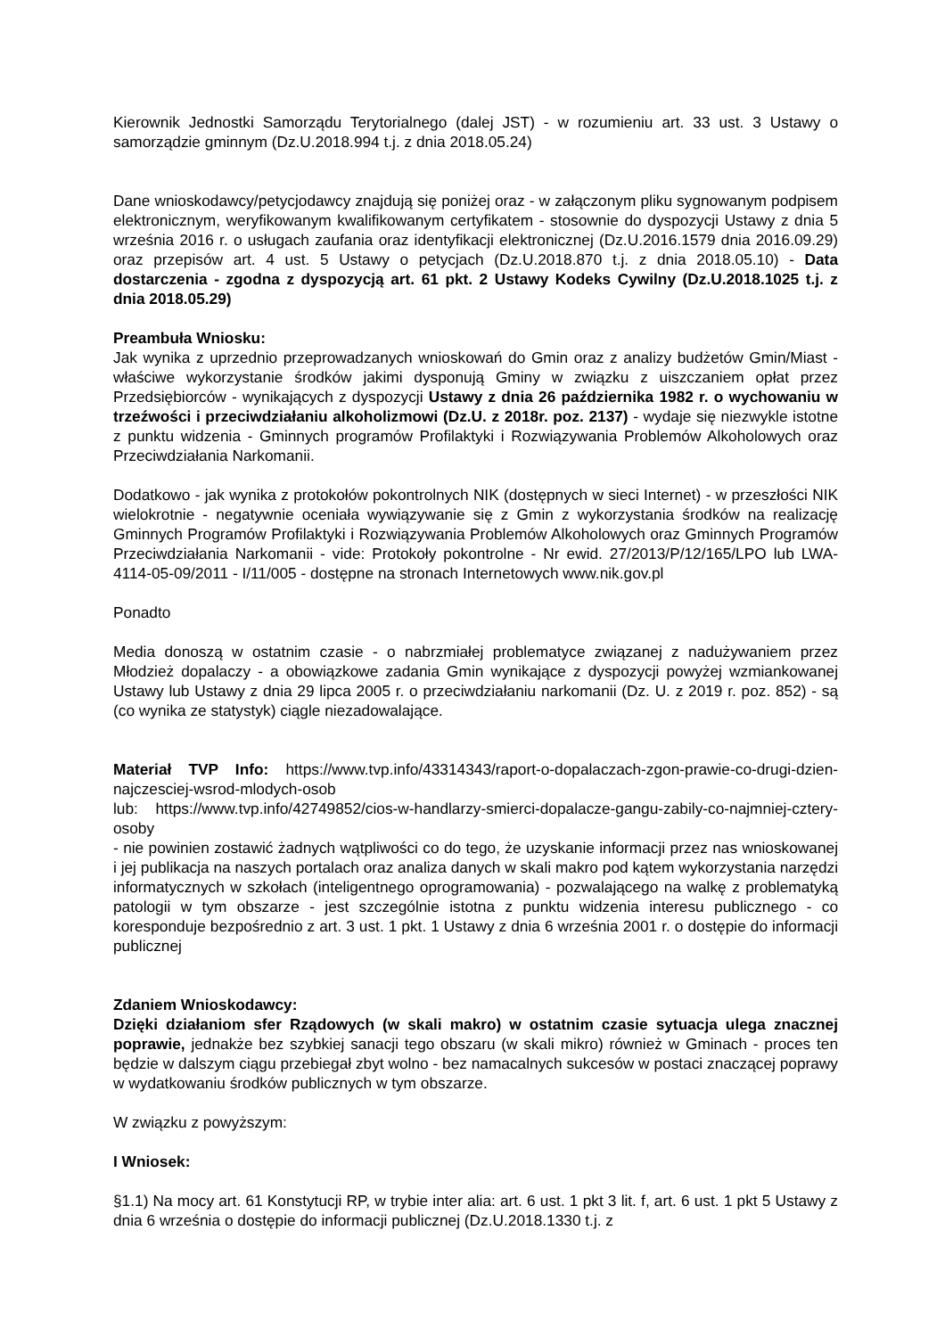Kierownik Jednostki Samorządu Terytorialnego (dalej JST) - w rozumieniu art. 33 ust. 3 Ustawy o samorządzie gminnym (Dz.U.2018.994 t.j. z dnia 2018.05.24)
Dane wnioskodawcy/petycjodawcy znajdują się poniżej oraz - w załączonym pliku sygnowanym podpisem elektronicznym, weryfikowanym kwalifikowanym certyfikatem - stosownie do dyspozycji Ustawy z dnia 5 września 2016 r. o usługach zaufania oraz identyfikacji elektronicznej (Dz.U.2016.1579 dnia 2016.09.29) oraz przepisów art. 4 ust. 5 Ustawy o petycjach (Dz.U.2018.870 t.j. z dnia 2018.05.10) - Data dostarczenia - zgodna z dyspozycją art. 61 pkt. 2 Ustawy Kodeks Cywilny (Dz.U.2018.1025 t.j. z dnia 2018.05.29)
Preambuła Wniosku:
Jak wynika z uprzednio przeprowadzanych wnioskowań do Gmin oraz z analizy budżetów Gmin/Miast - właściwe wykorzystanie środków jakimi dysponują Gminy w związku z uiszczaniem opłat przez Przedsiębiorców - wynikających z dyspozycji Ustawy z dnia 26 października 1982 r. o wychowaniu w trzeźwości i przeciwdziałaniu alkoholizmowi (Dz.U. z 2018r. poz. 2137) - wydaje się niezwykle istotne z punktu widzenia - Gminnych programów Profilaktyki i Rozwiązywania Problemów Alkoholowych oraz Przeciwdziałania Narkomanii.
Dodatkowo - jak wynika z protokołów pokontrolnych NIK (dostępnych w sieci Internet) - w przeszłości NIK wielokrotnie - negatywnie oceniała wywiązywanie się z Gmin z wykorzystania środków na realizację Gminnych Programów Profilaktyki i Rozwiązywania Problemów Alkoholowych oraz Gminnych Programów Przeciwdziałania Narkomanii - vide: Protokoły pokontrolne - Nr ewid. 27/2013/P/12/165/LPO lub LWA-4114-05-09/2011 - I/11/005 - dostępne na stronach Internetowych www.nik.gov.pl
Ponadto
Media donoszą w ostatnim czasie - o nabrzmiałej problematyce związanej z nadużywaniem przez Młodzież dopalaczy - a obowiązkowe zadania Gmin wynikające z dyspozycji powyżej wzmiankowanej Ustawy lub Ustawy z dnia 29 lipca 2005 r. o przeciwdziałaniu narkomanii (Dz. U. z 2019 r. poz. 852) - są (co wynika ze statystyk) ciągle niezadowalające.
Materiał TVP Info: https://www.tvp.info/43314343/raport-o-dopalaczach-zgon-prawie-co-drugi-dzien-najczesciej-wsrod-mlodych-osob
lub: https://www.tvp.info/42749852/cios-w-handlarzy-smierci-dopalacze-gangu-zabily-co-najmniej-cztery-osoby
- nie powinien zostawić żadnych wątpliwości co do tego, że uzyskanie informacji przez nas wnioskowanej i jej publikacja na naszych portalach oraz analiza danych w skali makro pod kątem wykorzystania narzędzi informatycznych w szkołach (inteligentnego oprogramowania) - pozwalającego na walkę z problematyką patologii w tym obszarze - jest szczególnie istotna z punktu widzenia interesu publicznego - co koresponduje bezpośrednio z art. 3 ust. 1 pkt. 1 Ustawy z dnia 6 września 2001 r. o dostępie do informacji publicznej
Zdaniem Wnioskodawcy:
Dzięki działaniom sfer Rządowych (w skali makro) w ostatnim czasie sytuacja ulega znacznej poprawie, jednakże bez szybkiej sanacji tego obszaru (w skali mikro) również w Gminach - proces ten będzie w dalszym ciągu przebiegał zbyt wolno - bez namacalnych sukcesów w postaci znaczącej poprawy w wydatkowaniu środków publicznych w tym obszarze.
W związku z powyższym:
I Wniosek:
§1.1) Na mocy art. 61 Konstytucji RP, w trybie inter alia: art. 6 ust. 1 pkt 3 lit. f, art. 6 ust. 1 pkt 5 Ustawy z dnia 6 września o dostępie do informacji publicznej (Dz.U.2018.1330 t.j. z